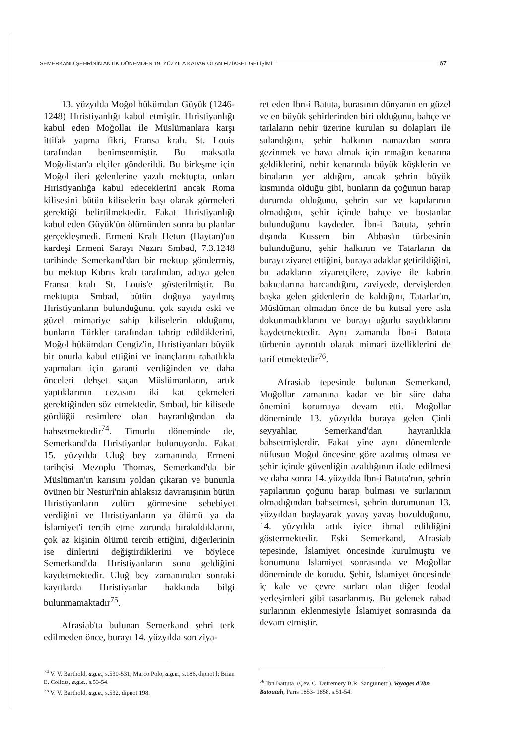SEMERKAND ŞEHRİNİN ANTİK DÖNEMDEN 19. YÜZYILA KADAR OLAN FİZİKSEL GELİŞİMİ 67
13. yüzyılda Moğol hükümdarı Güyük (1246-1248) Hıristiyanlığı kabul etmiştir. Hıristiyanlığı kabul eden Moğollar ile Müslümanlara karşı ittifak yapma fikri, Fransa kralı. St. Louis tarafından benimsenmiştir. Bu maksatla Moğolistan'a elçiler gönderildi. Bu birleşme için Moğol ileri gelenlerine yazılı mektupta, onları Hıristiyanlığa kabul edeceklerini ancak Roma kilisesini bütün kiliselerin başı olarak görmeleri gerektiği belirtilmektedir. Fakat Hıristiyanlığı kabul eden Güyük'ün ölümünden sonra bu planlar gerçekleşmedi. Ermeni Kralı Hetun (Haytan)'un kardeşi Ermeni Sarayı Nazırı Smbad, 7.3.1248 tarihinde Semerkand'dan bir mektup göndermiş, bu mektup Kıbrıs kralı tarafından, adaya gelen Fransa kralı St. Louis'e gösterilmiştir. Bu mektupta Smbad, bütün doğuya yayılmış Hıristiyanların bulunduğunu, çok sayıda eski ve güzel mimariye sahip kiliselerin olduğunu, bunların Türkler tarafından tahrip edildiklerini, Moğol hükümdarı Cengiz'in, Hıristiyanları büyük bir onurla kabul ettiğini ve inançlarını rahatlıkla yapmaları için garanti verdiğinden ve daha önceleri dehşet saçan Müslümanların, artık yaptıklarının cezasını iki kat çekmeleri gerektiğinden söz etmektedir. Smbad, bir kilisede gördüğü resimlere olan hayranlığından da bahsetmektedir<sup>74</sup>. Timurlu döneminde de, Semerkand'da Hıristiyanlar bulunuyordu. Fakat 15. yüzyılda Uluğ bey zamanında, Ermeni tarihçisi Mezoplu Thomas, Semerkand'da bir Müslüman'ın karısını yoldan çıkaran ve bununla övünen bir Nesturi'nin ahlaksız davranışının bütün Hıristiyanların zulüm görmesine sebebiyet verdiğini ve Hıristiyanların ya ölümü ya da İslamiyet'i tercih etme zorunda bırakıldıklarını, çok az kişinin ölümü tercih ettiğini, diğerlerinin ise dinlerini değiştirdiklerini ve böylece Semerkand'da Hıristiyanların sonu geldiğini kaydetmektedir. Uluğ bey zamanından sonraki kayıtlarda Hıristiyanlar hakkında bilgi bulunmamaktadır<sup>75</sup>.
Afrasiab'ta bulunan Semerkand şehri terk edilmeden önce, burayı 14. yüzyılda son ziya-
ret eden İbn-i Batuta, burasının dünyanın en güzel ve en büyük şehirlerinden biri olduğunu, bahçe ve tarlaların nehir üzerine kurulan su dolapları ile sulandığını, şehir halkının namazdan sonra gezinmek ve hava almak için ırmağın kenarına geldiklerini, nehir kenarında büyük köşklerin ve binaların yer aldığını, ancak şehrin büyük kısmında olduğu gibi, bunların da çoğunun harap durumda olduğunu, şehrin sur ve kapılarının olmadığını, şehir içinde bahçe ve bostanlar bulunduğunu kaydeder. İbn-i Batuta, şehrin dışında Kussem bin Abbas'ın türbesinin bulunduğunu, şehir halkının ve Tatarların da burayı ziyaret ettiğini, buraya adaklar getirildiğini, bu adakların ziyaretçilere, zaviye ile kabrin bakıcılarına harcandığını, zaviyede, dervişlerden başka gelen gidenlerin de kaldığını, Tatarlar'ın, Müslüman olmadan önce de bu kutsal yere asla dokunmadıklarını ve burayı uğurlu saydıklarını kaydetmektedir. Aynı zamanda İbn-i Batuta türbenin ayrıntılı olarak mimari özelliklerini de tarif etmektedir<sup>76</sup>.
Afrasiab tepesinde bulunan Semerkand, Moğollar zamanına kadar ve bir süre daha önemini korumaya devam etti. Moğollar döneminde 13. yüzyılda buraya gelen Çinli seyyahlar, Semerkand'dan hayranlıkla bahsetmişlerdir. Fakat yine aynı dönemlerde nüfusun Moğol öncesine göre azalmış olması ve şehir içinde güvenliğin azaldığının ifade edilmesi ve daha sonra 14. yüzyılda İbn-i Batuta'nın, şehrin yapılarının çoğunu harap bulması ve surlarının olmadığından bahsetmesi, şehrin durumunun 13. yüzyıldan başlayarak yavaş yavaş bozulduğunu, 14. yüzyılda artık iyice ihmal edildiğini göstermektedir. Eski Semerkand, Afrasiab tepesinde, İslamiyet öncesinde kurulmuştu ve konumunu İslamiyet sonrasında ve Moğollar döneminde de korudu. Şehir, İslamiyet öncesinde iç kale ve çevre surları olan diğer feodal yerleşimleri gibi tasarlanmış. Bu gelenek rabad surlarının eklenmesiyle İslamiyet sonrasında da devam etmiştir.
<sup>74</sup> V. V. Barthold, a.g.e., s.530-531; Marco Polo, a.g.e., s.186, dipnot l; Brian E. Colless, a.g.e., s.53-54.
<sup>75</sup> V. V. Barthold, a.g.e., s.532, dipnot 198.
<sup>76</sup> İbn Battuta, (Çev. C. Defremery B.R. Sanguinetti), Voyages d'Ibn Batoutah, Paris 1853- 1858, s.51-54.